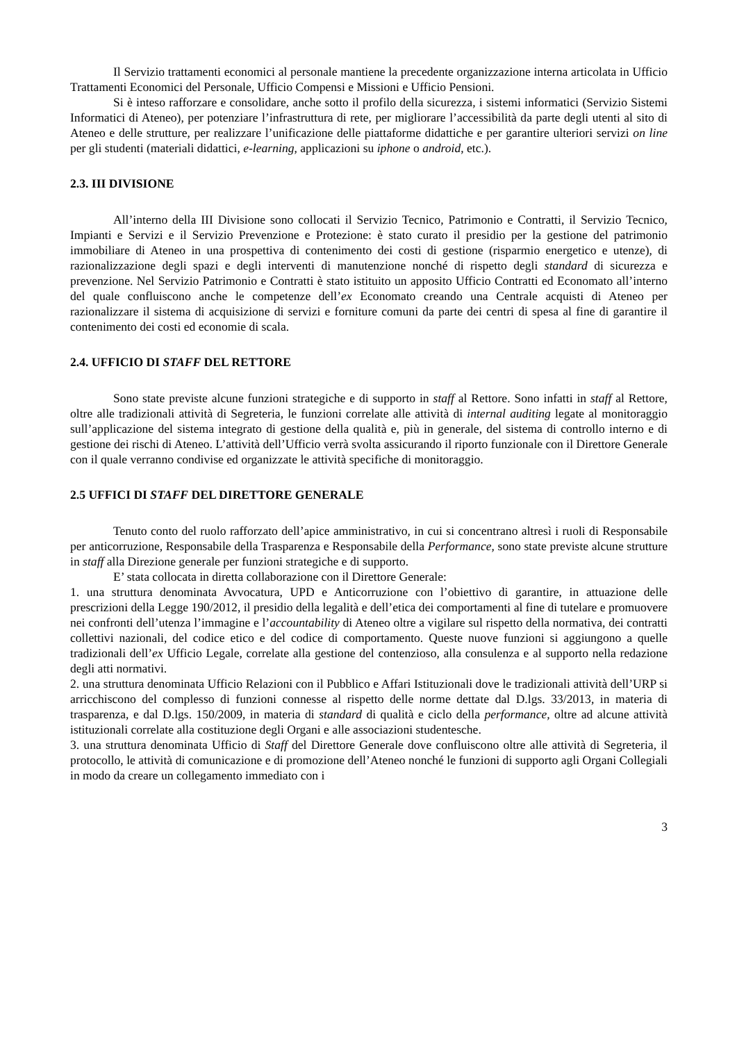Il Servizio trattamenti economici al personale mantiene la precedente organizzazione interna articolata in Ufficio Trattamenti Economici del Personale, Ufficio Compensi e Missioni e Ufficio Pensioni.
Si è inteso rafforzare e consolidare, anche sotto il profilo della sicurezza, i sistemi informatici (Servizio Sistemi Informatici di Ateneo), per potenziare l’infrastruttura di rete, per migliorare l’accessibilità da parte degli utenti al sito di Ateneo e delle strutture, per realizzare l’unificazione delle piattaforme didattiche e per garantire ulteriori servizi on line per gli studenti (materiali didattici, e-learning, applicazioni su iphone o android, etc.).
2.3. III DIVISIONE
All’interno della III Divisione sono collocati il Servizio Tecnico, Patrimonio e Contratti, il Servizio Tecnico, Impianti e Servizi e il Servizio Prevenzione e Protezione: è stato curato il presidio per la gestione del patrimonio immobiliare di Ateneo in una prospettiva di contenimento dei costi di gestione (risparmio energetico e utenze), di razionalizzazione degli spazi e degli interventi di manutenzione nonché di rispetto degli standard di sicurezza e prevenzione. Nel Servizio Patrimonio e Contratti è stato istituito un apposito Ufficio Contratti ed Economato all’interno del quale confluiscono anche le competenze dell’ex Economato creando una Centrale acquisti di Ateneo per razionalizzare il sistema di acquisizione di servizi e forniture comuni da parte dei centri di spesa al fine di garantire il contenimento dei costi ed economie di scala.
2.4. UFFICIO DI STAFF DEL RETTORE
Sono state previste alcune funzioni strategiche e di supporto in staff al Rettore. Sono infatti in staff al Rettore, oltre alle tradizionali attività di Segreteria, le funzioni correlate alle attività di internal auditing legate al monitoraggio sull’applicazione del sistema integrato di gestione della qualità e, più in generale, del sistema di controllo interno e di gestione dei rischi di Ateneo. L’attività dell’Ufficio verrà svolta assicurando il riporto funzionale con il Direttore Generale con il quale verranno condivise ed organizzate le attività specifiche di monitoraggio.
2.5 UFFICI DI STAFF DEL DIRETTORE GENERALE
Tenuto conto del ruolo rafforzato dell’apice amministrativo, in cui si concentrano altresì i ruoli di Responsabile per anticorruzione, Responsabile della Trasparenza e Responsabile della Performance, sono state previste alcune strutture in staff alla Direzione generale per funzioni strategiche e di supporto.
E’ stata collocata in diretta collaborazione con il Direttore Generale:
1. una struttura denominata Avvocatura, UPD e Anticorruzione con l’obiettivo di garantire, in attuazione delle prescrizioni della Legge 190/2012, il presidio della legalità e dell’etica dei comportamenti al fine di tutelare e promuovere nei confronti dell’utenza l’immagine e l’accountability di Ateneo oltre a vigilare sul rispetto della normativa, dei contratti collettivi nazionali, del codice etico e del codice di comportamento. Queste nuove funzioni si aggiungono a quelle tradizionali dell’ex Ufficio Legale, correlate alla gestione del contenzioso, alla consulenza e al supporto nella redazione degli atti normativi.
2. una struttura denominata Ufficio Relazioni con il Pubblico e Affari Istituzionali dove le tradizionali attività dell’URP si arricchiscono del complesso di funzioni connesse al rispetto delle norme dettate dal D.lgs. 33/2013, in materia di trasparenza, e dal D.lgs. 150/2009, in materia di standard di qualità e ciclo della performance, oltre ad alcune attività istituzionali correlate alla costituzione degli Organi e alle associazioni studentesche.
3. una struttura denominata Ufficio di Staff del Direttore Generale dove confluiscono oltre alle attività di Segreteria, il protocollo, le attività di comunicazione e di promozione dell’Ateneo nonché le funzioni di supporto agli Organi Collegiali in modo da creare un collegamento immediato con i
3